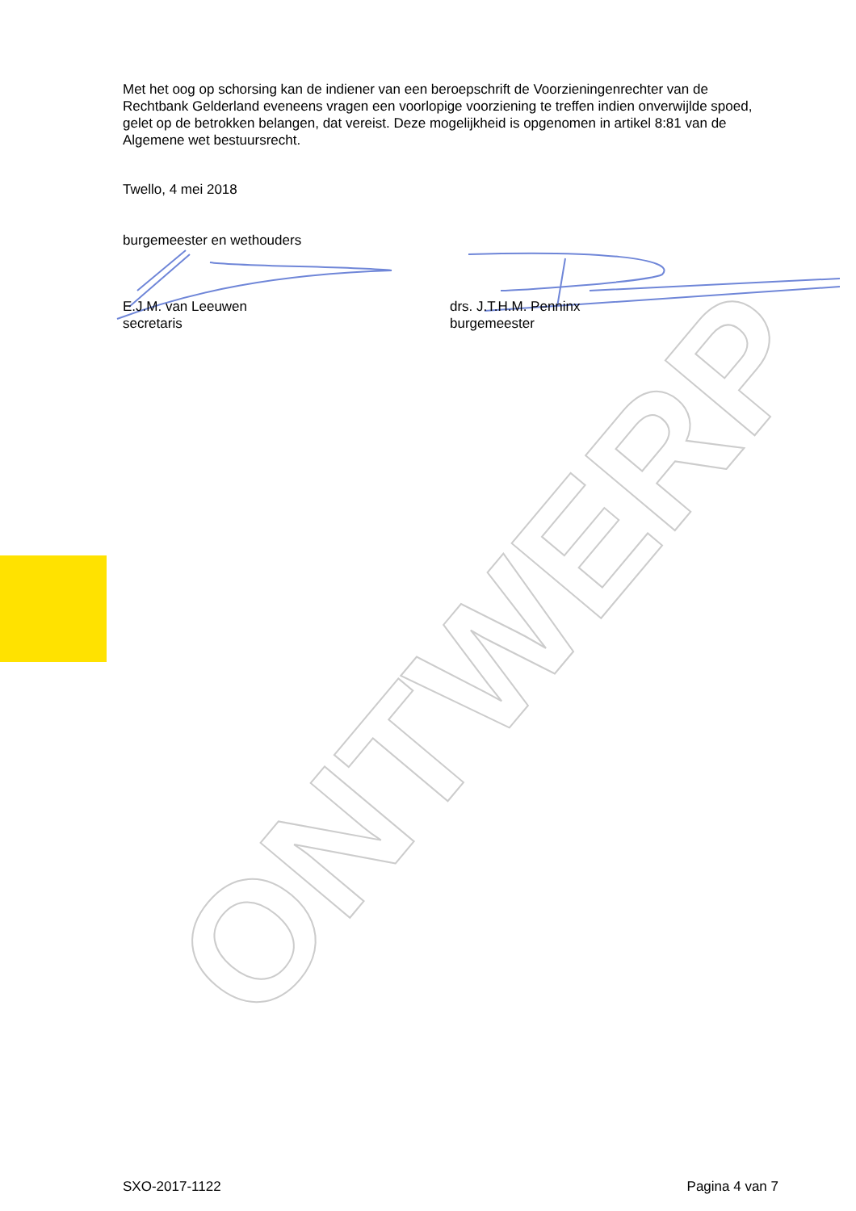Met het oog op schorsing kan de indiener van een beroepschrift de Voorzieningenrechter van de Rechtbank Gelderland eveneens vragen een voorlopige voorziening te treffen indien onverwijlde spoed, gelet op de betrokken belangen, dat vereist. Deze mogelijkheid is opgenomen in artikel 8:81 van de Algemene wet bestuursrecht.
Twello, 4 mei 2018
burgemeester en wethouders
E.J.M. van Leeuwen
secretaris
drs. J.T.H.M. Penninx
burgemeester
ONTWERP
SXO-2017-1122 Pagina 4 van 7